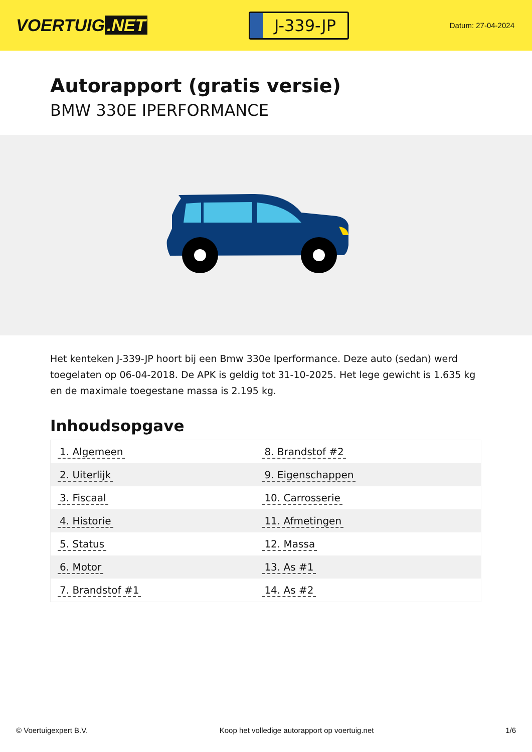VOERTUIG.NET
J-339-JP
Datum: 27-04-2024
Autorapport (gratis versie)
BMW 330E IPERFORMANCE
Het kenteken J-339-JP hoort bij een Bmw 330e Iperformance. Deze auto (sedan) werd toegelaten op 06-04-2018. De APK is geldig tot 31-10-2025. Het lege gewicht is 1.635 kg en de maximale toegestane massa is 2.195 kg.
Inhoudsopgave
| 1. Algemeen | 8. Brandstof #2 |
| 2. Uiterlijk | 9. Eigenschappen |
| 3. Fiscaal | 10. Carrosserie |
| 4. Historie | 11. Afmetingen |
| 5. Status | 12. Massa |
| 6. Motor | 13. As #1 |
| 7. Brandstof #1 | 14. As #2 |
© Voertuigexpert B.V. Koop het volledige autorapport op voertuig.net 1/6